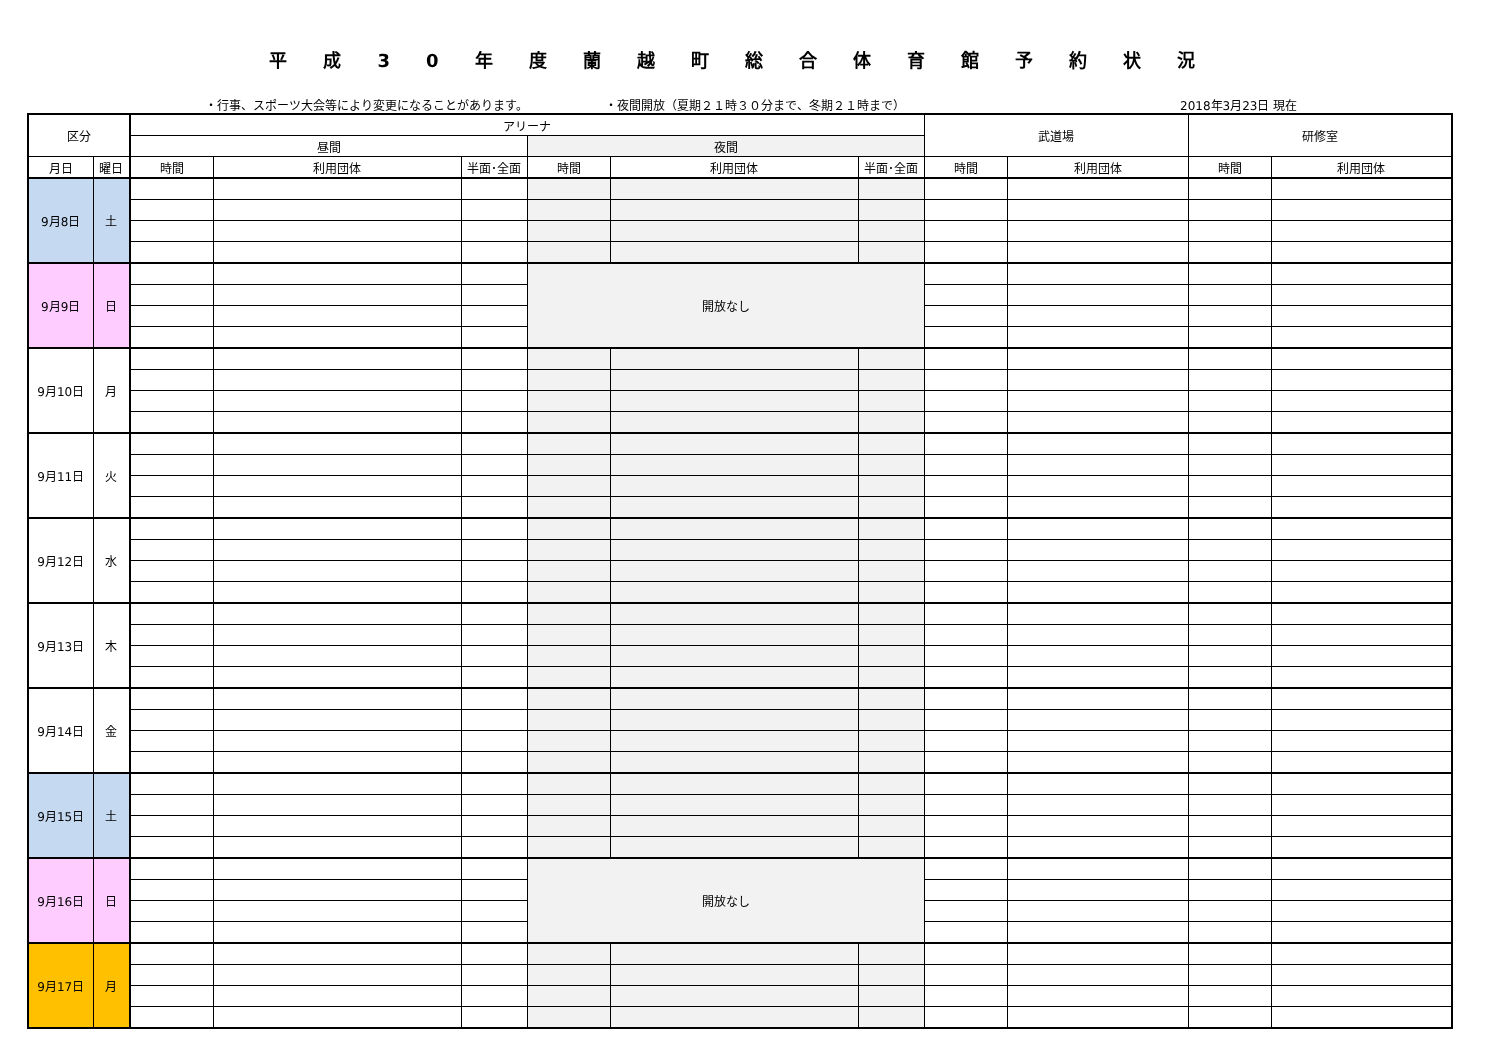平成30年度蘭越町総合体育館予約状況
・行事、スポーツ大会等により変更になることがあります。 ・夜間開放（夏期２１時３０分まで、冬期２１時まで） 2018年3月23日 現在
| 区分 | | アリーナ | | | | | | 武道場 | | 研修室 | |
| --- | --- | --- | --- | --- | --- | --- | --- | --- | --- | --- | --- |
| | | 昼間 | | | 夜間 | | | | | | |
| 月日 | 曜日 | 時間 | 利用団体 | 半面･全面 | 時間 | 利用団体 | 半面･全面 | 時間 | 利用団体 | 時間 | 利用団体 |
| 9月8日 | 土 | | | | | | | | | | |
| 9月9日 | 日 | | | | 開放なし | | | | | | |
| 9月10日 | 月 | | | | | | | | | | |
| 9月11日 | 火 | | | | | | | | | | |
| 9月12日 | 水 | | | | | | | | | | |
| 9月13日 | 木 | | | | | | | | | | |
| 9月14日 | 金 | | | | | | | | | | |
| 9月15日 | 土 | | | | | | | | | | |
| 9月16日 | 日 | | | | 開放なし | | | | | | |
| 9月17日 | 月 | | | | | | | | | | |